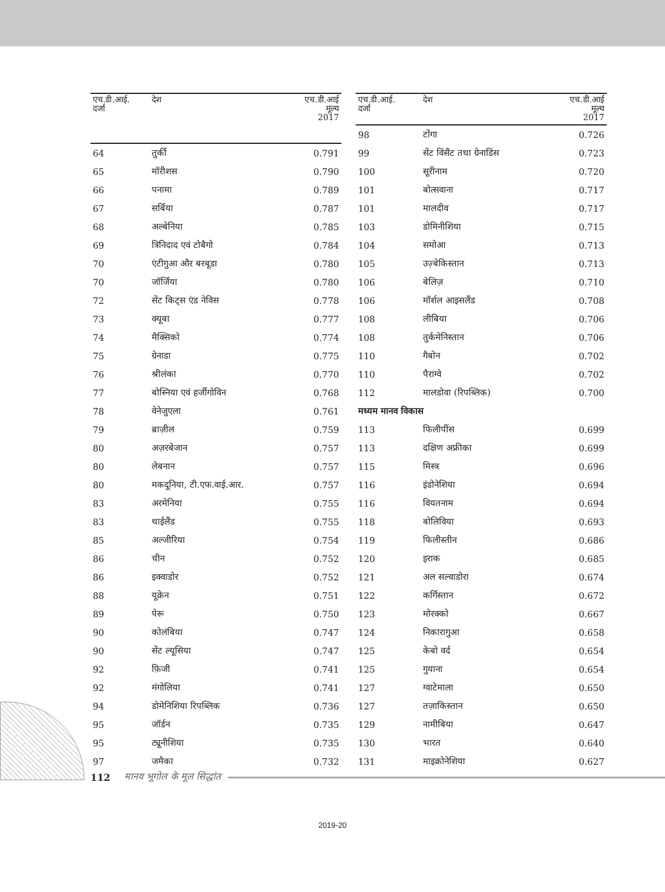| एच.डी.आई. दर्जा | देश | एच.डी.आई मूल्य 2017 |
| --- | --- | --- |
| 64 | तुर्की | 0.791 |
| 65 | मॉरीशस | 0.790 |
| 66 | पनामा | 0.789 |
| 67 | सर्बिया | 0.787 |
| 68 | अल्बेनिया | 0.785 |
| 69 | त्रिनिदाद एवं टोबैगो | 0.784 |
| 70 | एंटीगुआ और बरबूडा | 0.780 |
| 70 | जॉर्जिया | 0.780 |
| 72 | सेंट किट्स एंड नेविस | 0.778 |
| 73 | क्यूबा | 0.777 |
| 74 | मैक्सिको | 0.774 |
| 75 | ग्रेनाडा | 0.775 |
| 76 | श्रीलंका | 0.770 |
| 77 | बोस्निया एवं हर्जीगोविन | 0.768 |
| 78 | वेनेजुएला | 0.761 |
| 79 | ब्राज़ील | 0.759 |
| 80 | अज़रबेजान | 0.757 |
| 80 | लेबनान | 0.757 |
| 80 | मकदूनिया, टी.एफ.वाई.आर. | 0.757 |
| 83 | अरमेनिया | 0.755 |
| 83 | थाईलैंड | 0.755 |
| 85 | अल्जीरिया | 0.754 |
| 86 | चीन | 0.752 |
| 86 | इक्वाडोर | 0.752 |
| 88 | यूक्रेन | 0.751 |
| 89 | पेरू | 0.750 |
| 90 | कोलंबिया | 0.747 |
| 90 | सेंट ल्यूसिया | 0.747 |
| 92 | फ़िजी | 0.741 |
| 92 | मंगोलिया | 0.741 |
| 94 | डोमेनिशिया रिपब्लिक | 0.736 |
| 95 | जॉर्डन | 0.735 |
| 95 | ट्यूनीशिया | 0.735 |
| 97 | जमैका | 0.732 |
| एच.डी.आई. दर्जा | देश | एच.डी.आई मूल्य 2017 |
| --- | --- | --- |
| 98 | टोंगा | 0.726 |
| 99 | सेंट विंसैंट तथा ग्रेनाडिंस | 0.723 |
| 100 | सूरीनाम | 0.720 |
| 101 | बोत्सवाना | 0.717 |
| 101 | मालदीव | 0.717 |
| 103 | डोमिनीशिया | 0.715 |
| 104 | समोआ | 0.713 |
| 105 | उज़्बेकिस्तान | 0.713 |
| 106 | बेलिज़ | 0.710 |
| 106 | मॉर्शल आइसलैंड | 0.708 |
| 108 | लीबिया | 0.706 |
| 108 | तुर्कमेनिस्तान | 0.706 |
| 110 | गैबोन | 0.702 |
| 110 | पैराग्वे | 0.702 |
| 112 | मालडोवा (रिपब्लिक) | 0.700 |
| मध्यम मानव विकास | | |
| 113 | फिलीपींस | 0.699 |
| 113 | दक्षिण अफ्रीका | 0.699 |
| 115 | मिस्त्र | 0.696 |
| 116 | इंडोनेशिया | 0.694 |
| 116 | वियतनाम | 0.694 |
| 118 | बोलिविया | 0.693 |
| 119 | फिलीस्तीन | 0.686 |
| 120 | इराक | 0.685 |
| 121 | अल सल्वाडोरा | 0.674 |
| 122 | कर्गिस्तान | 0.672 |
| 123 | मोरक्को | 0.667 |
| 124 | निकारागुआ | 0.658 |
| 125 | केबो वर्द | 0.654 |
| 125 | गुयाना | 0.654 |
| 127 | ग्वाटेमाला | 0.650 |
| 127 | तज़ाकिस्तान | 0.650 |
| 129 | नामीबिया | 0.647 |
| 130 | भारत | 0.640 |
| 131 | माइक्रोनेशिया | 0.627 |
112 मानव भूगोल के मूल सिद्धांत
2019-20